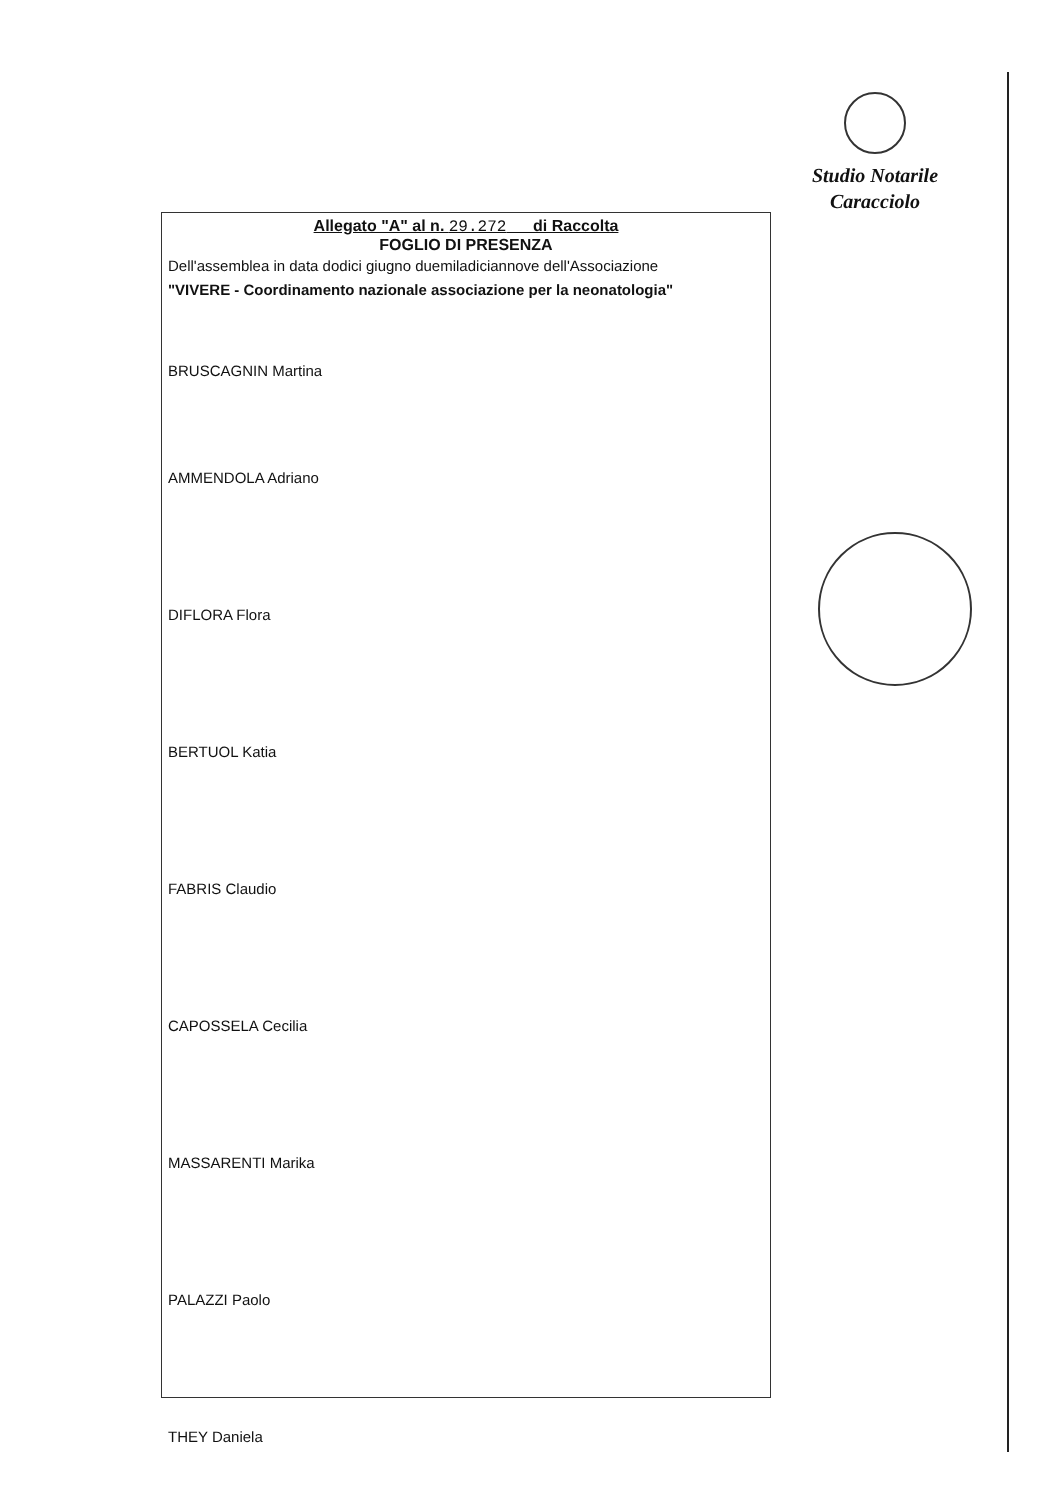Studio Notarile
Caracciolo
Allegato "A" al n. 29.272 di Raccolta
FOGLIO DI PRESENZA
Dell'assemblea in data dodici giugno duemiladiciannove dell'Associazione
"VIVERE - Coordinamento nazionale associazione per la neonatologia"
BRUSCAGNIN Martina
AMMENDOLA Adriano
DIFLORA Flora
BERTUOL Katia
FABRIS Claudio
CAPOSSELA Cecilia
MASSARENTI Marika
PALAZZI Paolo
THEY Daniela